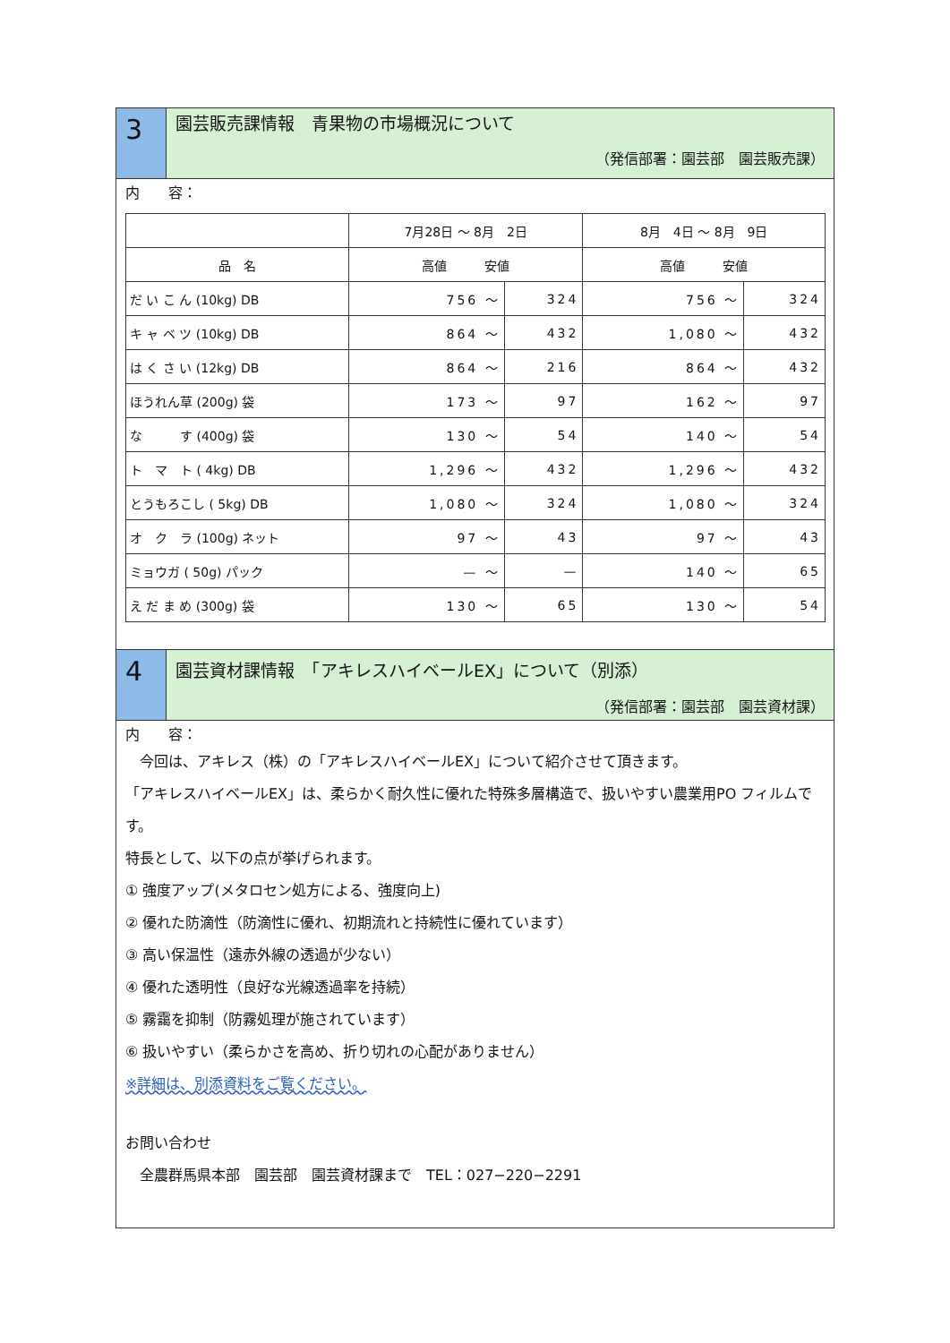3
園芸販売課情報　青果物の市場概況について
（発信部署：園芸部　園芸販売課）
内　　容：
| | 7月28日 ～ 8月 2日 | | 8月 4日 ～ 8月 9日 | |
| --- | --- | --- | --- | --- |
| 品 名 | 高値 安値 | | 高値 安値 | |
| だ い こ ん (10kg) DB | 756 ～ | 324 | 756 ～ | 324 |
| キ ャ ベ ツ (10kg) DB | 864 ～ | 432 | 1,080 ～ | 432 |
| は く さ い (12kg) DB | 864 ～ | 216 | 864 ～ | 432 |
| ほうれん草 (200g) 袋 | 173 ～ | 97 | 162 ～ | 97 |
| な す (400g) 袋 | 130 ～ | 54 | 140 ～ | 54 |
| ト マ ト ( 4kg) DB | 1,296 ～ | 432 | 1,296 ～ | 432 |
| とうもろこし ( 5kg) DB | 1,080 ～ | 324 | 1,080 ～ | 324 |
| オ ク ラ (100g) ネット | 97 ～ | 43 | 97 ～ | 43 |
| ミョウガ ( 50g) パック | — ～ | — | 140 ～ | 65 |
| え だ ま め (300g) 袋 | 130 ～ | 65 | 130 ～ | 54 |
4
園芸資材課情報　「アキレスハイベールEX」について（別添）
（発信部署：園芸部　園芸資材課）
内　　容：
　今回は、アキレス（株）の「アキレスハイベールEX」について紹介させて頂きます。
「アキレスハイベールEX」は、柔らかく耐久性に優れた特殊多層構造で、扱いやすい農業用PO フィルムです。
特長として、以下の点が挙げられます。
① 強度アップ(メタロセン処方による、強度向上)
② 優れた防滴性（防滴性に優れ、初期流れと持続性に優れています）
③ 高い保温性（遠赤外線の透過が少ない）
④ 優れた透明性（良好な光線透過率を持続）
⑤ 霧靄を抑制（防霧処理が施されています）
⑥ 扱いやすい（柔らかさを高め、折り切れの心配がありません）
※詳細は、別添資料をご覧ください。
お問い合わせ
　全農群馬県本部　園芸部　園芸資材課まで　TEL：027−220−2291